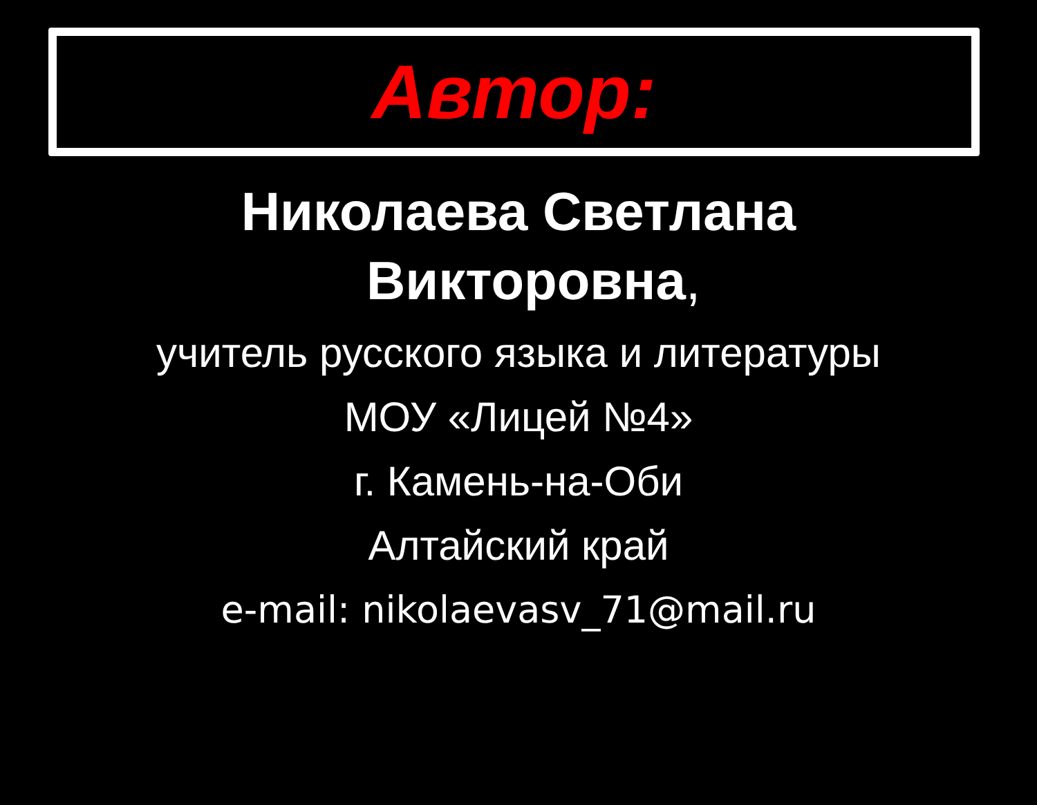Автор:
Николаева Светлана
Викторовна,
учитель русского языка и литературы
МОУ «Лицей №4»
г. Камень-на-Оби
Алтайский край
e-mail: nikolaevasv_71@mail.ru